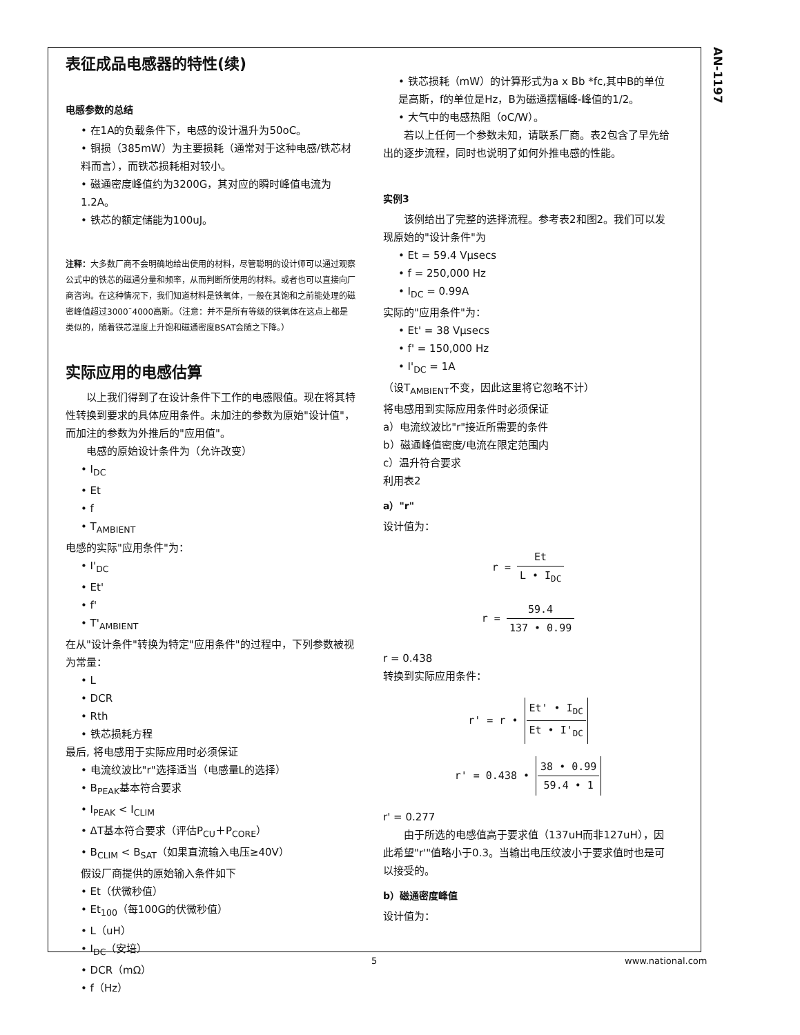AN-1197
表征成品电感器的特性(续)
电感参数的总结
• 在1A的负载条件下，电感的设计温升为50oC。
• 铜损（385mW）为主要损耗（通常对于这种电感/铁芯材料而言），而铁芯损耗相对较小。
• 磁通密度峰值约为3200G，其对应的瞬时峰值电流为1.2A。
• 铁芯的额定储能为100uJ。
注释：大多数厂商不会明确地给出使用的材料，尽管聪明的设计师可以通过观察公式中的铁芯的磁通分量和频率，从而判断所使用的材料。或者也可以直接向厂商咨询。在这种情况下，我们知道材料是铁氧体，一般在其饱和之前能处理的磁密峰值超过3000¯4000高斯。（注意：并不是所有等级的铁氧体在这点上都是类似的，随着铁芯温度上升饱和磁通密度BSAT会随之下降。）
实际应用的电感估算
以上我们得到了在设计条件下工作的电感限值。现在将其特性转换到要求的具体应用条件。未加注的参数为原始"设计值"，而加注的参数为外推后的"应用值"。
电感的原始设计条件为（允许改变）
• I<sub>DC</sub>
• Et
• f
• T<sub>AMBIENT</sub>
电感的实际"应用条件"为：
• I'<sub>DC</sub>
• Et'
• f'
• T'<sub>AMBIENT</sub>
在从"设计条件"转换为特定"应用条件"的过程中，下列参数被视为常量：
• L
• DCR
• Rth
• 铁芯损耗方程
最后, 将电感用于实际应用时必须保证
• 电流纹波比"r"选择适当（电感量L的选择）
• B<sub>PEAK</sub>基本符合要求
• I<sub>PEAK</sub> < I<sub>CLIM</sub>
• ΔT基本符合要求（评估P<sub>CU</sub>＋P<sub>CORE</sub>）
• B<sub>CLIM</sub> < B<sub>SAT</sub>（如果直流输入电压≥40V）
假设厂商提供的原始输入条件如下
• Et（伏微秒值）
• Et<sub>100</sub>（每100G的伏微秒值）
• L（uH）
• I<sub>DC</sub>（安培）
• DCR（mΩ）
• f（Hz）
• 铁芯损耗（mW）的计算形式为a x Bb *fc,其中B的单位是高斯，f的单位是Hz，B为磁通摆幅峰-峰值的1/2。
• 大气中的电感热阻（oC/W）。
若以上任何一个参数未知，请联系厂商。表2包含了早先给出的逐步流程，同时也说明了如何外推电感的性能。
实例3
该例给出了完整的选择流程。参考表2和图2。我们可以发现原始的"设计条件"为
• Et = 59.4 Vμsecs
• f = 250,000 Hz
• I<sub>DC</sub> = 0.99A
实际的"应用条件"为：
• Et' = 38 Vμsecs
• f' = 150,000 Hz
• I'<sub>DC</sub> = 1A
（设T<sub>AMBIENT</sub>不变，因此这里将它忽略不计）
将电感用到实际应用条件时必须保证
a）电流纹波比"r"接近所需要的条件
b）磁通峰值密度/电流在限定范围内
c）温升符合要求
利用表2
a）"r"
设计值为：
r = Et L • I<sub>DC</sub>
r = 59.4 137 • 0.99
r = 0.438
转换到实际应用条件：
r' = r • Et' • I<sub>DC</sub> Et • I'<sub>DC</sub>
r' = 0.438 • 38 • 0.99 59.4 • 1
r' = 0.277
由于所选的电感值高于要求值（137uH而非127uH），因此希望"r'"值略小于0.3。当输出电压纹波小于要求值时也是可以接受的。
b）磁通密度峰值
设计值为：
5 www.national.com